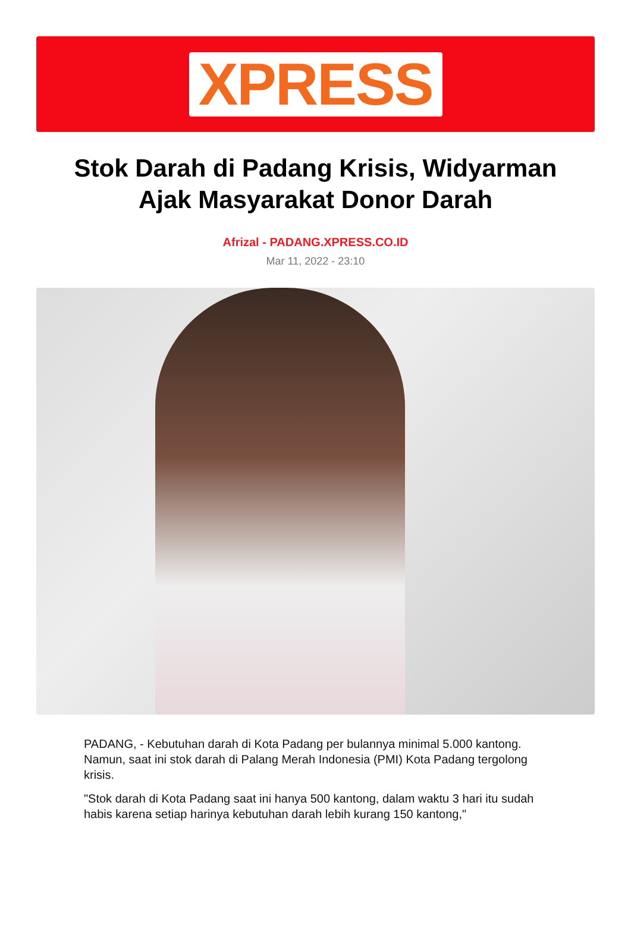XPRESS
Stok Darah di Padang Krisis, Widyarman Ajak Masyarakat Donor Darah
Afrizal - PADANG.XPRESS.CO.ID
Mar 11, 2022 - 23:10
PADANG, - Kebutuhan darah di Kota Padang per bulannya minimal 5.000 kantong. Namun, saat ini stok darah di Palang Merah Indonesia (PMI) Kota Padang tergolong krisis.
"Stok darah di Kota Padang saat ini hanya 500 kantong, dalam waktu 3 hari itu sudah habis karena setiap harinya kebutuhan darah lebih kurang 150 kantong,"